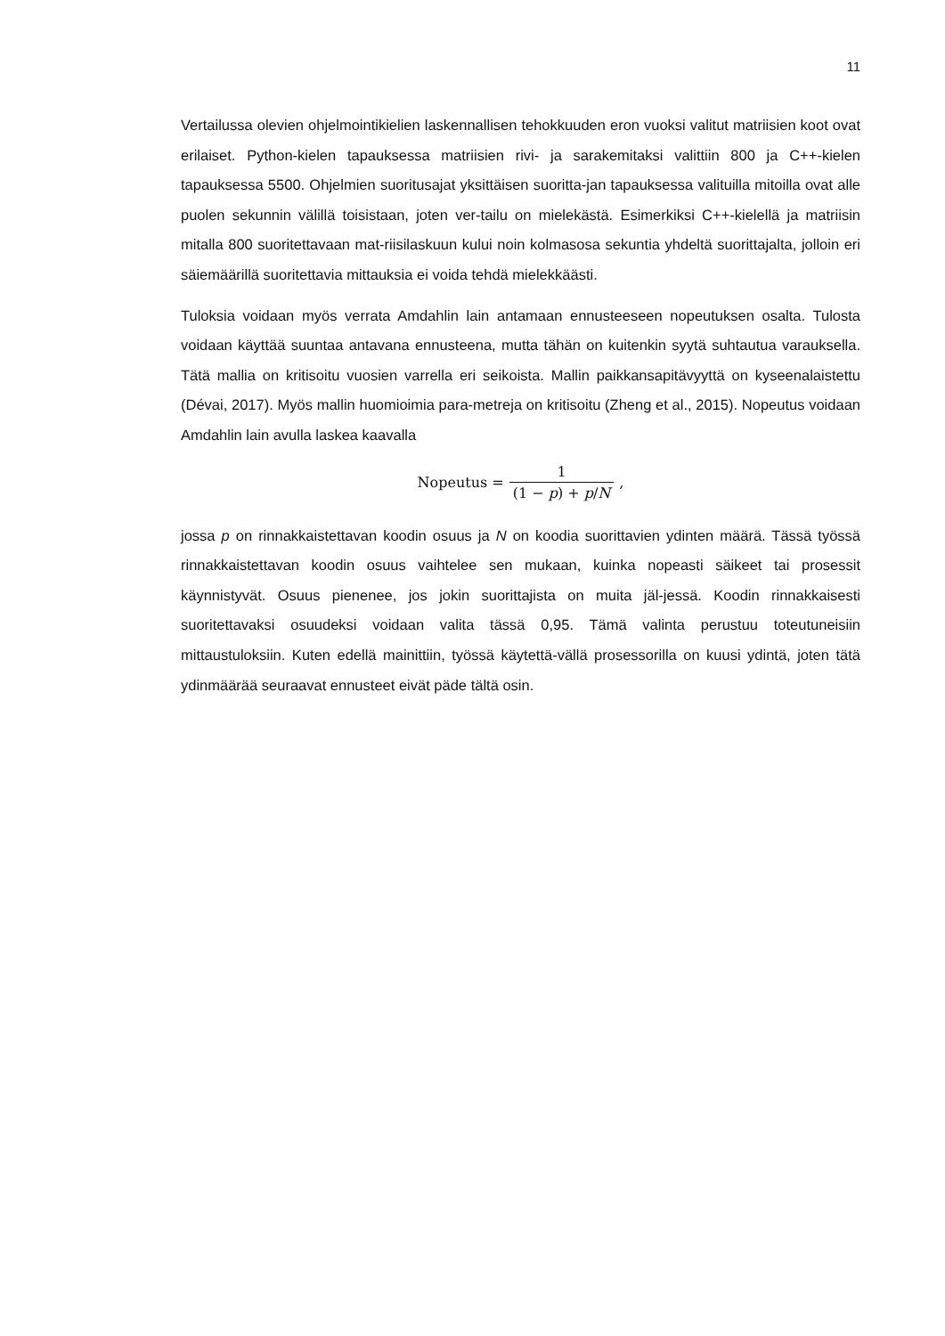11
Vertailussa olevien ohjelmointikielien laskennallisen tehokkuuden eron vuoksi valitut matriisien koot ovat erilaiset. Python-kielen tapauksessa matriisien rivi- ja sarakemitaksi valittiin 800 ja C++-kielen tapauksessa 5500. Ohjelmien suoritusajat yksittäisen suoritta-jan tapauksessa valituilla mitoilla ovat alle puolen sekunnin välillä toisistaan, joten ver-tailu on mielekästä. Esimerkiksi C++-kielellä ja matriisin mitalla 800 suoritettavaan mat-riisilaskuun kului noin kolmasosa sekuntia yhdeltä suorittajalta, jolloin eri säiemäärillä suoritettavia mittauksia ei voida tehdä mielekkäästi.
Tuloksia voidaan myös verrata Amdahlin lain antamaan ennusteeseen nopeutuksen osalta. Tulosta voidaan käyttää suuntaa antavana ennusteena, mutta tähän on kuitenkin syytä suhtautua varauksella. Tätä mallia on kritisoitu vuosien varrella eri seikoista. Mallin paikkansapitävyyttä on kyseenalaistettu (Dévai, 2017). Myös mallin huomioimia para-metreja on kritisoitu (Zheng et al., 2015). Nopeutus voidaan Amdahlin lain avulla laskea kaavalla
Nopeutus = 1 (1 − p) + p/N,
jossa p on rinnakkaistettavan koodin osuus ja N on koodia suorittavien ydinten määrä. Tässä työssä rinnakkaistettavan koodin osuus vaihtelee sen mukaan, kuinka nopeasti säikeet tai prosessit käynnistyvät. Osuus pienenee, jos jokin suorittajista on muita jäl-jessä. Koodin rinnakkaisesti suoritettavaksi osuudeksi voidaan valita tässä 0,95. Tämä valinta perustuu toteutuneisiin mittaustuloksiin. Kuten edellä mainittiin, työssä käytettä-vällä prosessorilla on kuusi ydintä, joten tätä ydinmäärää seuraavat ennusteet eivät päde tältä osin.